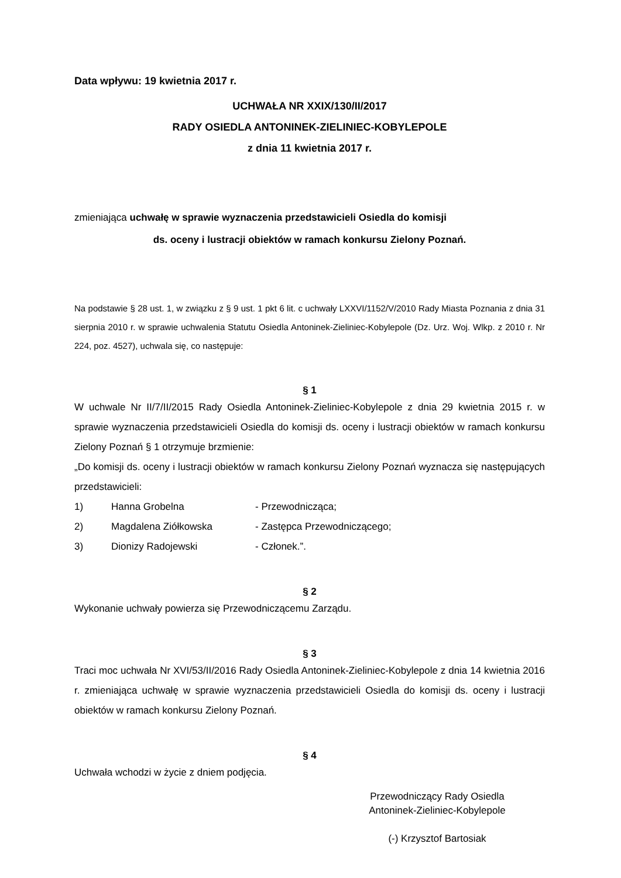Data wpływu: 19 kwietnia 2017 r.
UCHWAŁA NR XXIX/130/II/2017
RADY OSIEDLA ANTONINEK-ZIELINIEC-KOBYLEPOLE
z dnia 11 kwietnia 2017 r.
zmieniająca uchwałę w sprawie wyznaczenia przedstawicieli Osiedla do komisji
ds. oceny i lustracji obiektów w ramach konkursu Zielony Poznań.
Na podstawie § 28 ust. 1, w związku z § 9 ust. 1 pkt 6 lit. c uchwały LXXVI/1152/V/2010 Rady Miasta Poznania z dnia 31 sierpnia 2010 r. w sprawie uchwalenia Statutu Osiedla Antoninek-Zieliniec-Kobylepole (Dz. Urz. Woj. Wlkp. z 2010 r. Nr 224, poz. 4527), uchwala się, co następuje:
§ 1
W uchwale Nr II/7/II/2015 Rady Osiedla Antoninek-Zieliniec-Kobylepole z dnia 29 kwietnia 2015 r. w sprawie wyznaczenia przedstawicieli Osiedla do komisji ds. oceny i lustracji obiektów w ramach konkursu Zielony Poznań § 1 otrzymuje brzmienie:
„Do komisji ds. oceny i lustracji obiektów w ramach konkursu Zielony Poznań wyznacza się następujących przedstawicieli:
1) Hanna Grobelna - Przewodnicząca;
2) Magdalena Ziółkowska - Zastępca Przewodniczącego;
3) Dionizy Radojewski - Członek.”.
§ 2
Wykonanie uchwały powierza się Przewodniczącemu Zarządu.
§ 3
Traci moc uchwała Nr XVI/53/II/2016 Rady Osiedla Antoninek-Zieliniec-Kobylepole z dnia 14 kwietnia 2016 r. zmieniająca uchwałę w sprawie wyznaczenia przedstawicieli Osiedla do komisji ds. oceny i lustracji obiektów w ramach konkursu Zielony Poznań.
§ 4
Uchwała wchodzi w życie z dniem podjęcia.
Przewodniczący Rady Osiedla
Antoninek-Zieliniec-Kobylepole
(-) Krzysztof Bartosiak